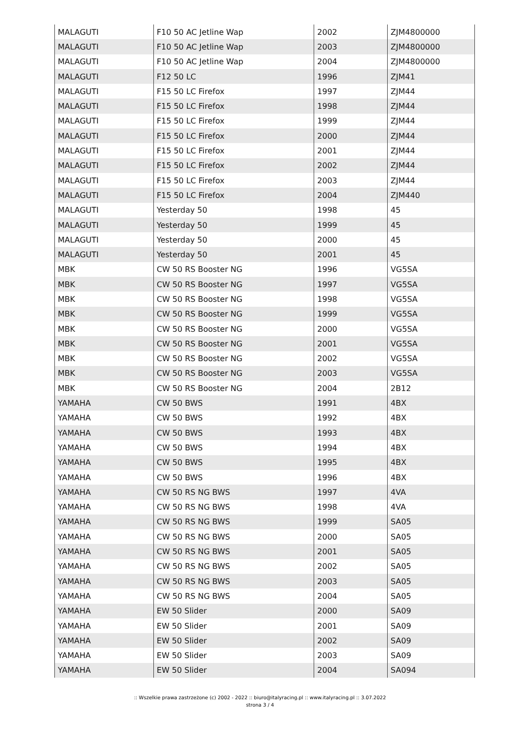| MALAGUTI | F10 50 AC Jetline Wap | 2002 | ZJM4800000 |
| MALAGUTI | F10 50 AC Jetline Wap | 2003 | ZJM4800000 |
| MALAGUTI | F10 50 AC Jetline Wap | 2004 | ZJM4800000 |
| MALAGUTI | F12 50 LC | 1996 | ZJM41 |
| MALAGUTI | F15 50 LC Firefox | 1997 | ZJM44 |
| MALAGUTI | F15 50 LC Firefox | 1998 | ZJM44 |
| MALAGUTI | F15 50 LC Firefox | 1999 | ZJM44 |
| MALAGUTI | F15 50 LC Firefox | 2000 | ZJM44 |
| MALAGUTI | F15 50 LC Firefox | 2001 | ZJM44 |
| MALAGUTI | F15 50 LC Firefox | 2002 | ZJM44 |
| MALAGUTI | F15 50 LC Firefox | 2003 | ZJM44 |
| MALAGUTI | F15 50 LC Firefox | 2004 | ZJM440 |
| MALAGUTI | Yesterday 50 | 1998 | 45 |
| MALAGUTI | Yesterday 50 | 1999 | 45 |
| MALAGUTI | Yesterday 50 | 2000 | 45 |
| MALAGUTI | Yesterday 50 | 2001 | 45 |
| MBK | CW 50 RS Booster NG | 1996 | VG5SA |
| MBK | CW 50 RS Booster NG | 1997 | VG5SA |
| MBK | CW 50 RS Booster NG | 1998 | VG5SA |
| MBK | CW 50 RS Booster NG | 1999 | VG5SA |
| MBK | CW 50 RS Booster NG | 2000 | VG5SA |
| MBK | CW 50 RS Booster NG | 2001 | VG5SA |
| MBK | CW 50 RS Booster NG | 2002 | VG5SA |
| MBK | CW 50 RS Booster NG | 2003 | VG5SA |
| MBK | CW 50 RS Booster NG | 2004 | 2B12 |
| YAMAHA | CW 50 BWS | 1991 | 4BX |
| YAMAHA | CW 50 BWS | 1992 | 4BX |
| YAMAHA | CW 50 BWS | 1993 | 4BX |
| YAMAHA | CW 50 BWS | 1994 | 4BX |
| YAMAHA | CW 50 BWS | 1995 | 4BX |
| YAMAHA | CW 50 BWS | 1996 | 4BX |
| YAMAHA | CW 50 RS NG BWS | 1997 | 4VA |
| YAMAHA | CW 50 RS NG BWS | 1998 | 4VA |
| YAMAHA | CW 50 RS NG BWS | 1999 | SA05 |
| YAMAHA | CW 50 RS NG BWS | 2000 | SA05 |
| YAMAHA | CW 50 RS NG BWS | 2001 | SA05 |
| YAMAHA | CW 50 RS NG BWS | 2002 | SA05 |
| YAMAHA | CW 50 RS NG BWS | 2003 | SA05 |
| YAMAHA | CW 50 RS NG BWS | 2004 | SA05 |
| YAMAHA | EW 50 Slider | 2000 | SA09 |
| YAMAHA | EW 50 Slider | 2001 | SA09 |
| YAMAHA | EW 50 Slider | 2002 | SA09 |
| YAMAHA | EW 50 Slider | 2003 | SA09 |
| YAMAHA | EW 50 Slider | 2004 | SA094 |
:: Wszelkie prawa zastrzeżone (c) 2002 - 2022 :: biuro@italyracing.pl :: www.italyracing.pl :: 3.07.2022
strona 3 / 4